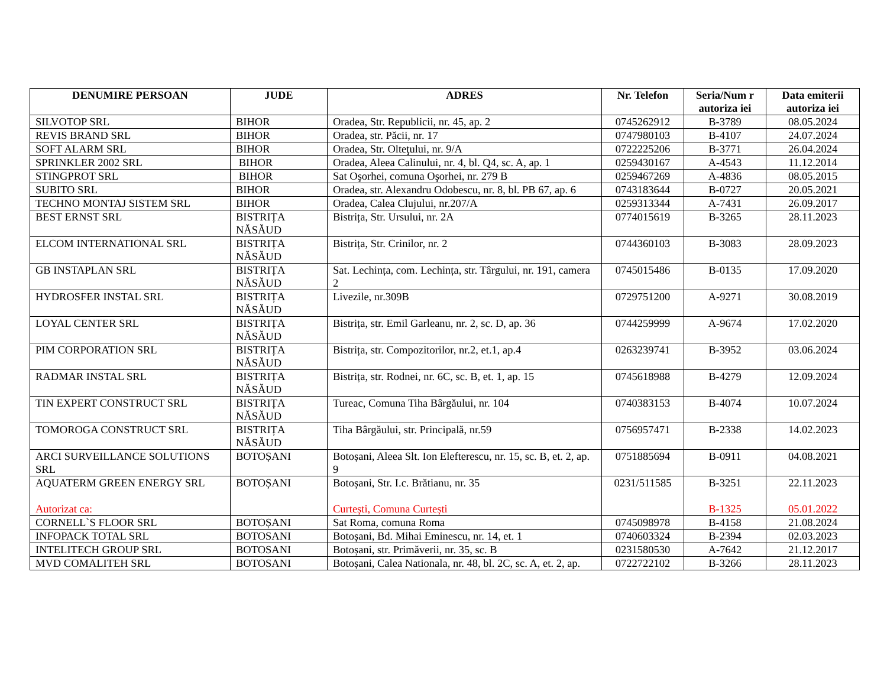| DENUMIRE PERSOAN | JUDE | ADRES | Nr. Telefon | Seria/Num r autoriza iei | Data emiterii autoriza iei |
| --- | --- | --- | --- | --- | --- |
| SILVOTOP SRL | BIHOR | Oradea, Str. Republicii, nr. 45, ap. 2 | 0745262912 | B-3789 | 08.05.2024 |
| REVIS BRAND SRL | BIHOR | Oradea, str. Păcii, nr. 17 | 0747980103 | B-4107 | 24.07.2024 |
| SOFT ALARM SRL | BIHOR | Oradea, Str. Olteţului, nr. 9/A | 0722225206 | B-3771 | 26.04.2024 |
| SPRINKLER 2002 SRL | BIHOR | Oradea, Aleea Calinului, nr. 4, bl. Q4, sc. A, ap. 1 | 0259430167 | A-4543 | 11.12.2014 |
| STINGPROT SRL | BIHOR | Sat Oşorhei, comuna Oşorhei, nr. 279 B | 0259467269 | A-4836 | 08.05.2015 |
| SUBITO SRL | BIHOR | Oradea, str. Alexandru Odobescu, nr. 8, bl. PB 67, ap. 6 | 0743183644 | B-0727 | 20.05.2021 |
| TECHNO MONTAJ SISTEM SRL | BIHOR | Oradea, Calea Clujului, nr.207/A | 0259313344 | A-7431 | 26.09.2017 |
| BEST ERNST SRL | BISTRIȚA NĂSĂUD | Bistrița, Str. Ursului, nr. 2A | 0774015619 | B-3265 | 28.11.2023 |
| ELCOM INTERNATIONAL SRL | BISTRIȚA NĂSĂUD | Bistrița, Str. Crinilor, nr. 2 | 0744360103 | B-3083 | 28.09.2023 |
| GB INSTAPLAN SRL | BISTRIȚA NĂSĂUD | Sat. Lechința, com. Lechința, str. Târgului, nr. 191, camera 2 | 0745015486 | B-0135 | 17.09.2020 |
| HYDROSFER INSTAL SRL | BISTRIȚA NĂSĂUD | Livezile, nr.309B | 0729751200 | A-9271 | 30.08.2019 |
| LOYAL CENTER SRL | BISTRIȚA NĂSĂUD | Bistrița, str. Emil Garleanu, nr. 2, sc. D, ap. 36 | 0744259999 | A-9674 | 17.02.2020 |
| PIM CORPORATION SRL | BISTRIȚA NĂSĂUD | Bistrița, str. Compozitorilor, nr.2, et.1, ap.4 | 0263239741 | B-3952 | 03.06.2024 |
| RADMAR INSTAL SRL | BISTRIȚA NĂSĂUD | Bistrița, str. Rodnei, nr. 6C, sc. B, et. 1, ap. 15 | 0745618988 | B-4279 | 12.09.2024 |
| TIN EXPERT CONSTRUCT SRL | BISTRIȚA NĂSĂUD | Tureac, Comuna Tiha Bârgăului, nr. 104 | 0740383153 | B-4074 | 10.07.2024 |
| TOMOROGA CONSTRUCT SRL | BISTRIȚA NĂSĂUD | Tiha Bârgăului, str. Principală, nr.59 | 0756957471 | B-2338 | 14.02.2023 |
| ARCI SURVEILLANCE SOLUTIONS SRL | BOTOȘANI | Botoșani, Aleea Slt. Ion Elefterescu, nr. 15, sc. B, et. 2, ap. 9 | 0751885694 | B-0911 | 04.08.2021 |
| AQUATERM GREEN ENERGY SRL Autorizat ca: | BOTOȘANI | Botoșani, Str. I.c. Brătianu, nr. 35 Curtești, Comuna Curtești | 0231/511585 | B-3251 B-1325 | 22.11.2023 05.01.2022 |
| CORNELL`S FLOOR SRL | BOTOȘANI | Sat Roma, comuna Roma | 0745098978 | B-4158 | 21.08.2024 |
| INFOPACK TOTAL SRL | BOTOSANI | Botoșani, Bd. Mihai Eminescu, nr. 14, et. 1 | 0740603324 | B-2394 | 02.03.2023 |
| INTELITECH GROUP SRL | BOTOSANI | Botoșani, str. Primăverii, nr. 35, sc. B | 0231580530 | A-7642 | 21.12.2017 |
| MVD COMALITEH SRL | BOTOSANI | Botoșani, Calea Nationala, nr. 48, bl. 2C, sc. A, et. 2, ap. | 0722722102 | B-3266 | 28.11.2023 |